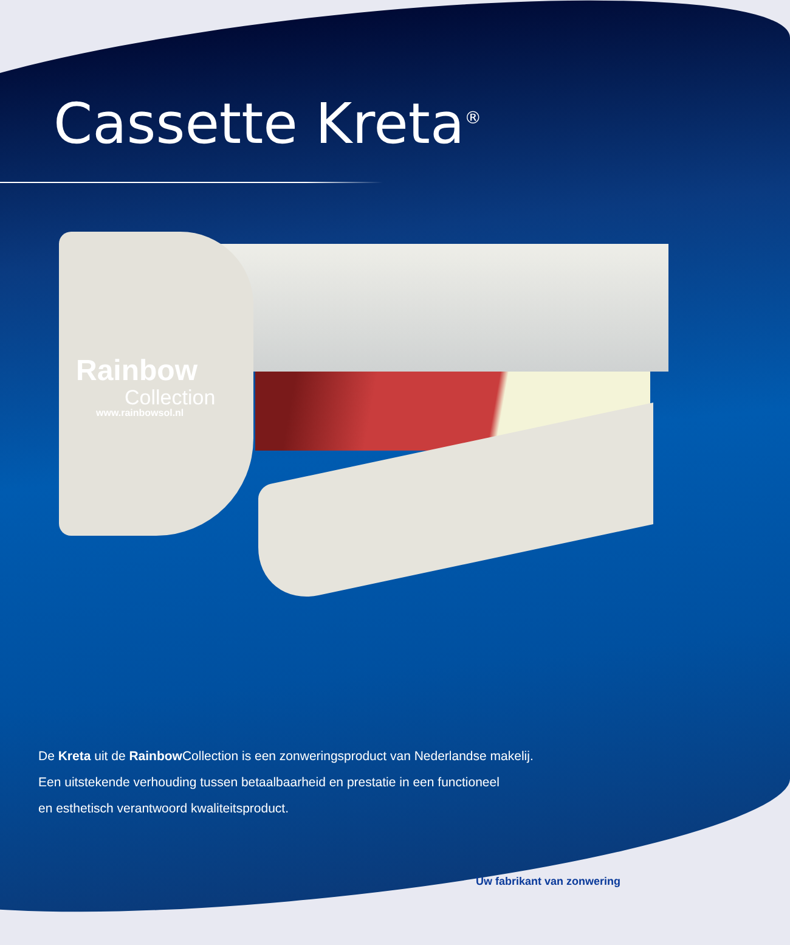Cassette Kreta<sup>®</sup>
Rainbow
Collection
www.rainbowsol.nl
De Kreta uit de Rainbow Collection is een zonweringsproduct van Nederlandse makelij.
Een uitstekende verhouding tussen betaalbaarheid en prestatie in een functioneel
en esthetisch verantwoord kwaliteitsproduct.
Uw fabrikant van zonwering